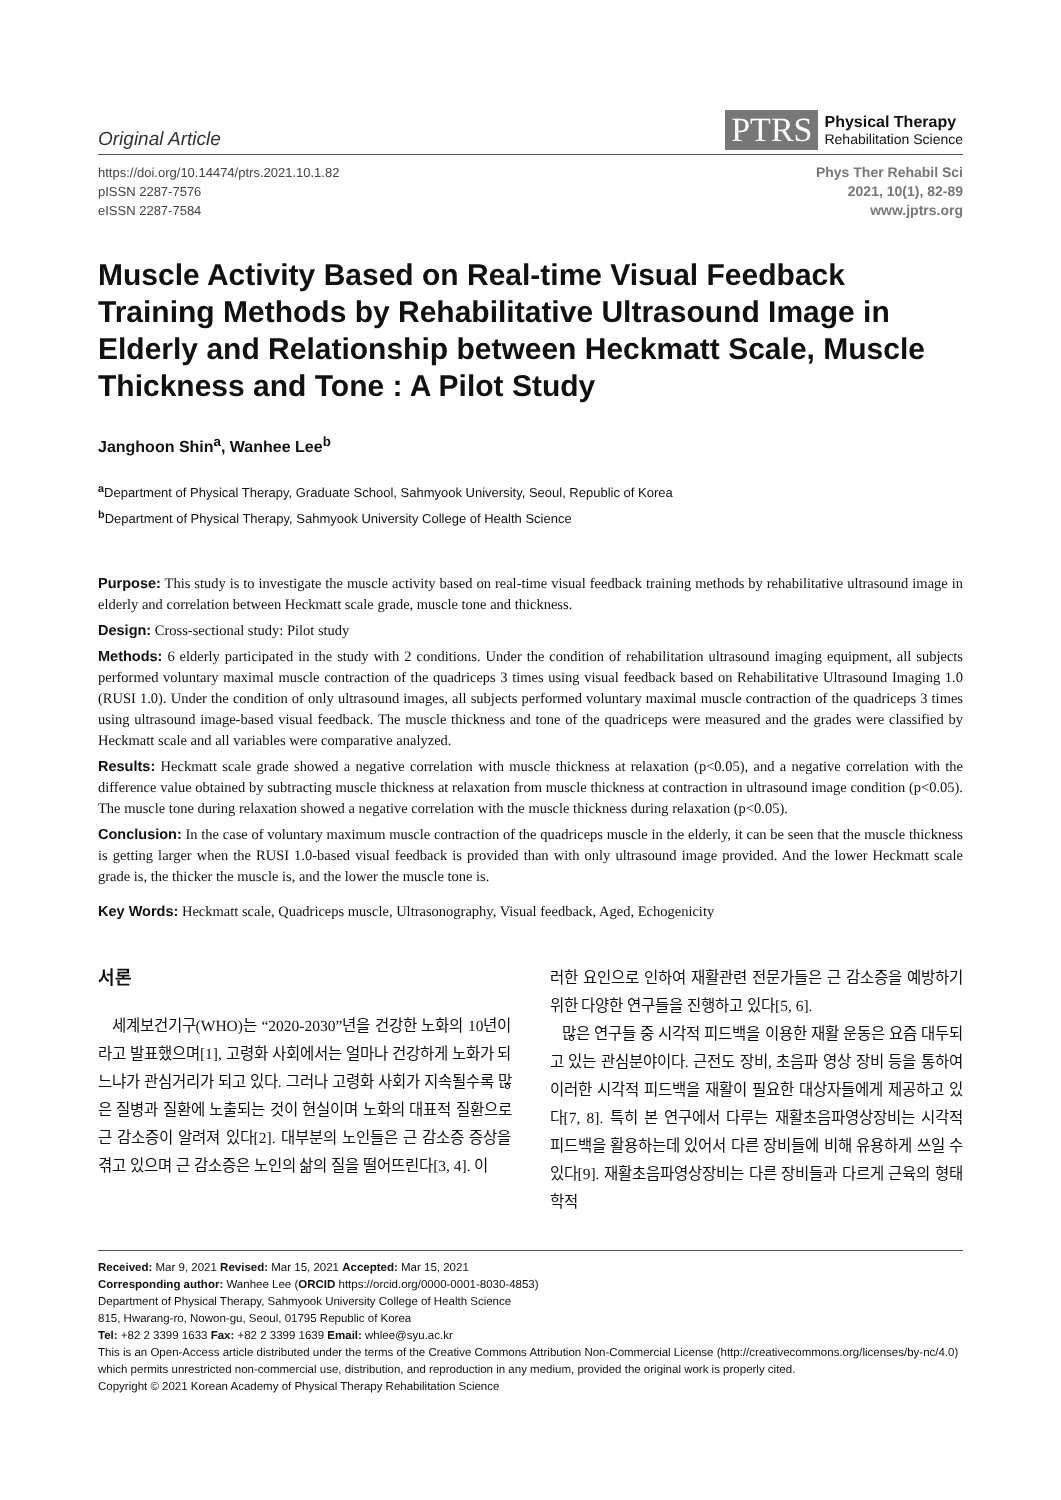Original Article
PTRS
Physical Therapy
Rehabilitation Science
https://doi.org/10.14474/ptrs.2021.10.1.82
pISSN 2287-7576
eISSN 2287-7584
Phys Ther Rehabil Sci
2021, 10(1), 82-89
www.jptrs.org
Muscle Activity Based on Real-time Visual Feedback Training Methods by Rehabilitative Ultrasound Image in Elderly and Relationship between Heckmatt Scale, Muscle Thickness and Tone : A Pilot Study
Janghoon Shin<sup>a</sup>, Wanhee Lee<sup>b</sup>
<sup>a</sup> Department of Physical Therapy, Graduate School, Sahmyook University, Seoul, Republic of Korea
<sup>b</sup> Department of Physical Therapy, Sahmyook University College of Health Science
Purpose: This study is to investigate the muscle activity based on real-time visual feedback training methods by rehabilitative ultrasound image in elderly and correlation between Heckmatt scale grade, muscle tone and thickness.
Design: Cross-sectional study: Pilot study
Methods: 6 elderly participated in the study with 2 conditions. Under the condition of rehabilitation ultrasound imaging equipment, all subjects performed voluntary maximal muscle contraction of the quadriceps 3 times using visual feedback based on Rehabilitative Ultrasound Imaging 1.0 (RUSI 1.0). Under the condition of only ultrasound images, all subjects performed voluntary maximal muscle contraction of the quadriceps 3 times using ultrasound image-based visual feedback. The muscle thickness and tone of the quadriceps were measured and the grades were classified by Heckmatt scale and all variables were comparative analyzed.
Results: Heckmatt scale grade showed a negative correlation with muscle thickness at relaxation (p<0.05), and a negative correlation with the difference value obtained by subtracting muscle thickness at relaxation from muscle thickness at contraction in ultrasound image condition (p<0.05). The muscle tone during relaxation showed a negative correlation with the muscle thickness during relaxation (p<0.05).
Conclusion: In the case of voluntary maximum muscle contraction of the quadriceps muscle in the elderly, it can be seen that the muscle thickness is getting larger when the RUSI 1.0-based visual feedback is provided than with only ultrasound image provided. And the lower Heckmatt scale grade is, the thicker the muscle is, and the lower the muscle tone is.
Key Words: Heckmatt scale, Quadriceps muscle, Ultrasonography, Visual feedback, Aged, Echogenicity
서론
세계보건기구(WHO)는 “2020-2030”년을 건강한 노화의 10년이라고 발표했으며[1], 고령화 사회에서는 얼마나 건강하게 노화가 되느냐가 관심거리가 되고 있다. 그러나 고령화 사회가 지속될수록 많은 질병과 질환에 노출되는 것이 현실이며 노화의 대표적 질환으로 근 감소증이 알려져 있다[2]. 대부분의 노인들은 근 감소증 증상을 겪고 있으며 근 감소증은 노인의 삶의 질을 떨어뜨린다[3, 4]. 이
러한 요인으로 인하여 재활관련 전문가들은 근 감소증을 예방하기 위한 다양한 연구들을 진행하고 있다[5, 6].
많은 연구들 중 시각적 피드백을 이용한 재활 운동은 요즘 대두되고 있는 관심분야이다. 근전도 장비, 초음파 영상 장비 등을 통하여 이러한 시각적 피드백을 재활이 필요한 대상자들에게 제공하고 있다[7, 8]. 특히 본 연구에서 다루는 재활초음파영상장비는 시각적 피드백을 활용하는데 있어서 다른 장비들에 비해 유용하게 쓰일 수 있다[9]. 재활초음파영상장비는 다른 장비들과 다르게 근육의 형태학적
Received: Mar 9, 2021 Revised: Mar 15, 2021 Accepted: Mar 15, 2021
Corresponding author: Wanhee Lee (ORCID https://orcid.org/0000-0001-8030-4853)
Department of Physical Therapy, Sahmyook University College of Health Science
815, Hwarang-ro, Nowon-gu, Seoul, 01795 Republic of Korea
Tel: +82 2 3399 1633 Fax: +82 2 3399 1639 Email: whlee@syu.ac.kr
This is an Open-Access article distributed under the terms of the Creative Commons Attribution Non-Commercial License (http://creativecommons.org/licenses/by-nc/4.0) which permits unrestricted non-commercial use, distribution, and reproduction in any medium, provided the original work is properly cited.
Copyright © 2021 Korean Academy of Physical Therapy Rehabilitation Science